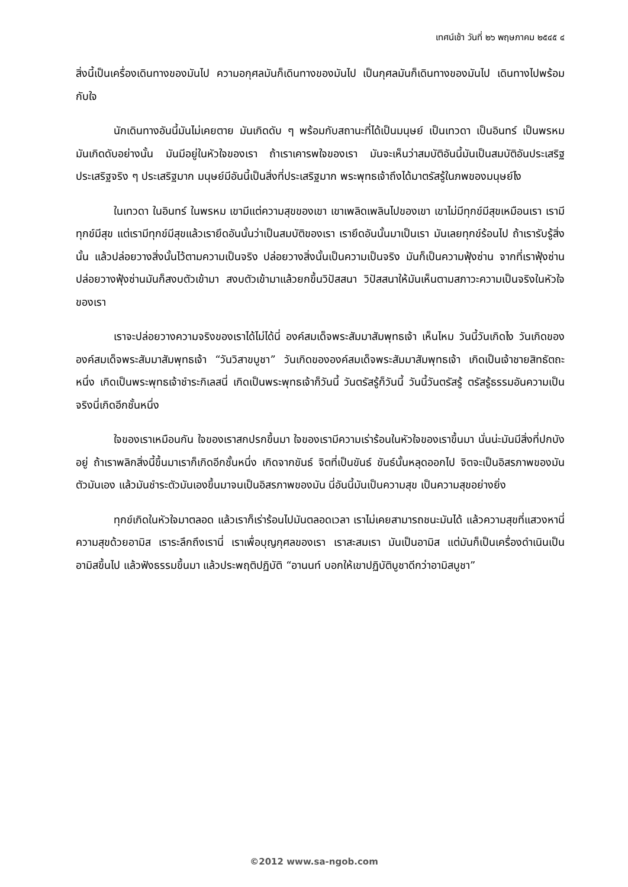เทศน์เช้า วันที่ ๒๖ พฤษภาคม ๒๕๔๕ ๔
สิ่งนี้เป็นเครื่องเดินทางของมันไป ความอกุศลมันก็เดินทางของมันไป เป็นกุศลมันก็เดินทางของมันไป เดินทางไปพร้อมกับใจ
นักเดินทางอันนี้มันไม่เคยตาย มันเกิดดับ ๆ พร้อมกับสถานะที่ได้เป็นมนุษย์ เป็นเทวดา เป็นอินทร์ เป็นพรหม มันเกิดดับอย่างนั้น มันมีอยู่ในหัวใจของเรา ถ้าเราเคารพใจของเรา มันจะเห็นว่าสมบัติอันนี้มันเป็นสมบัติอันประเสริฐ ประเสริฐจริง ๆ ประเสริฐมาก มนุษย์มีอันนี้เป็นสิ่งที่ประเสริฐมาก พระพุทธเจ้าถึงได้มาตรัสรู้ในภพของมนุษย์ไง
ในเทวดา ในอินทร์ ในพรหม เขามีแต่ความสุขของเขา เขาเพลิดเพลินไปของเขา เขาไม่มีทุกข์มีสุขเหมือนเรา เรามีทุกข์มีสุข แต่เรามีทุกข์มีสุขแล้วเรายึดอันนั้นว่าเป็นสมบัติของเรา เรายึดอันนั้นมาเป็นเรา มันเลยทุกข์ร้อนไป ถ้าเรารับรู้สิ่งนั้น แล้วปล่อยวางสิ่งนั้นไว้ตามความเป็นจริง ปล่อยวางสิ่งนั้นเป็นความเป็นจริง มันก็เป็นความฟุ้งซ่าน จากที่เราฟุ้งซ่าน ปล่อยวางฟุ้งซ่านมันก็สงบตัวเข้ามา สงบตัวเข้ามาแล้วยกขึ้นวิปัสสนา วิปัสสนาให้มันเห็นตามสภาวะความเป็นจริงในหัวใจของเรา
เราจะปล่อยวางความจริงของเราได้ไม่ได้นี่ องค์สมเด็จพระสัมมาสัมพุทธเจ้า เห็นไหม วันนี้วันเกิดไง วันเกิดขององค์สมเด็จพระสัมมาสัมพุทธเจ้า “วันวิสาขบูชา” วันเกิดขององค์สมเด็จพระสัมมาสัมพุทธเจ้า เกิดเป็นเจ้าชายสิทธัตถะหนึ่ง เกิดเป็นพระพุทธเจ้าชำระกิเลสนี่ เกิดเป็นพระพุทธเจ้าก็วันนี้ วันตรัสรู้ก็วันนี้ วันนี้วันตรัสรู้ ตรัสรู้ธรรมอันความเป็นจริงนี่เกิดอีกชั้นหนึ่ง
ใจของเราเหมือนกัน ใจของเราสกปรกขึ้นมา ใจของเรามีความเร่าร้อนในหัวใจของเราขึ้นมา นั่นน่ะมันมีสิ่งที่ปกบังอยู่ ถ้าเราพลิกสิ่งนี้ขึ้นมาเราก็เกิดอีกชั้นหนึ่ง เกิดจากขันธ์ จิตที่เป็นขันธ์ ขันธ์นั้นหลุดออกไป จิตจะเป็นอิสรภาพของมันตัวมันเอง แล้วมันชำระตัวมันเองขึ้นมาจนเป็นอิสรภาพของมัน นี่อันนี้มันเป็นความสุข เป็นความสุขอย่างยิ่ง
ทุกข์เกิดในหัวใจมาตลอด แล้วเราก็เร่าร้อนไปมันตลอดเวลา เราไม่เคยสามารถชนะมันได้ แล้วความสุขที่แสวงหานี่ ความสุขด้วยอามิส เราระลึกถึงเรานี่ เราเพื่อบุญกุศลของเรา เราสะสมเรา มันเป็นอามิส แต่มันก็เป็นเครื่องดำเนินเป็นอามิสขึ้นไป แล้วฟังธรรมขึ้นมา แล้วประพฤติปฏิบัติ “อานนท์ บอกให้เขาปฏิบัติบูชาดีกว่าอามิสบูชา”
©2012 www.sa-ngob.com